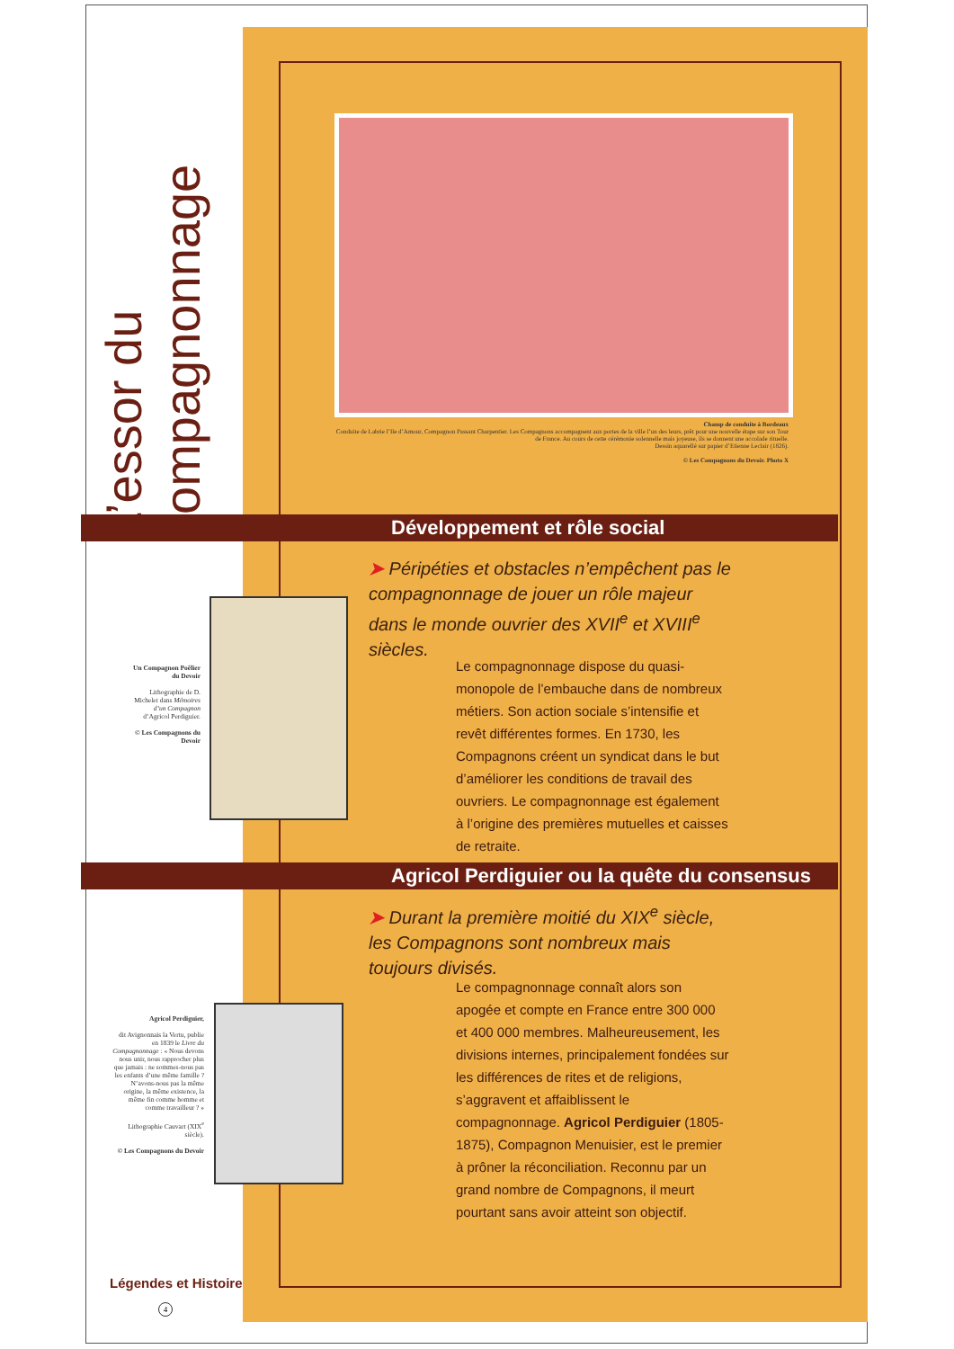L’essor du compagnonnage
Champ de conduite à Bordeaux
Conduite de Labrie l’Ile d’Amour, Compagnon Passant Charpentier. Les Compagnons accompagnent aux portes de la ville l’un des leurs, prêt pour une nouvelle étape sur son Tour de France. Au cours de cette cérémonie solennelle mais joyeuse, ils se donnent une accolade rituelle.
Dessin aquarellé sur papier d’Etienne Leclair (1826).
© Les Compagnons du Devoir. Photo X
Développement et rôle social
➤ Péripéties et obstacles n’empêchent pas le compagnonnage de jouer un rôle majeur dans le monde ouvrier des XVII<sup>e</sup> et XVIII<sup>e</sup> siècles.
Un Compagnon Poêlier du Devoir
Lithographie de D. Michelet dans Mémoires d’un Compagnon d’Agricol Perdiguier.
© Les Compagnons du Devoir
Le compagnonnage dispose du quasi-monopole de l’embauche dans de nombreux métiers. Son action sociale s’intensifie et revêt différentes formes. En 1730, les Compagnons créent un syndicat dans le but d’améliorer les conditions de travail des ouvriers. Le compagnonnage est également à l’origine des premières mutuelles et caisses de retraite.
Agricol Perdiguier ou la quête du consensus
➤ Durant la première moitié du XIX<sup>e</sup> siècle, les Compagnons sont nombreux mais toujours divisés.
Agricol Perdiguier,
dit Avignonnais la Vertu, publie en 1839 le Livre du Compagnonnage : « Nous devons nous unir, nous rapprocher plus que jamais : ne sommes-nous pas les enfants d’une même famille ? N’avons-nous pas la même origine, la même existence, la même fin comme homme et comme travailleur ? »
Lithographie Cauvart (XIX<sup>e</sup> siècle).
© Les Compagnons du Devoir
Le compagnonnage connaît alors son apogée et compte en France entre 300 000 et 400 000 membres. Malheureusement, les divisions internes, principalement fondées sur les différences de rites et de religions, s’aggravent et affaiblissent le compagnonnage. Agricol Perdiguier (1805-1875), Compagnon Menuisier, est le premier à prôner la réconciliation. Reconnu par un grand nombre de Compagnons, il meurt pourtant sans avoir atteint son objectif.
Légendes et Histoire
4